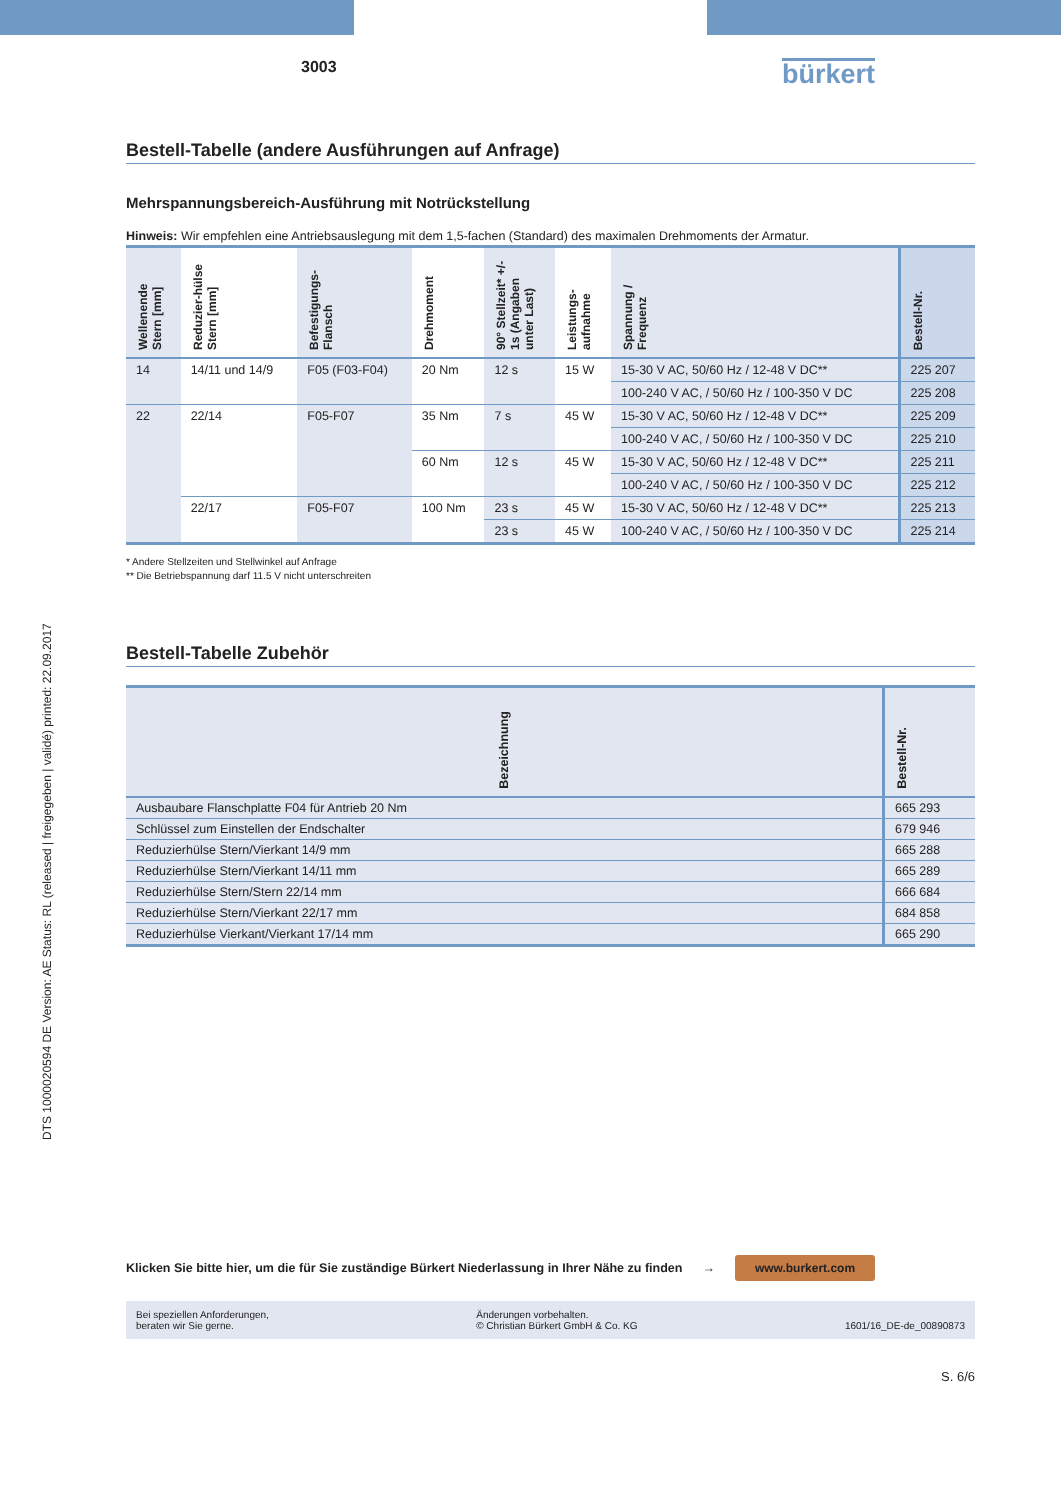DTS 1000020594 DE Version: AE Status: RL (released | freigegeben | validé) printed: 22.09.2017
3003 bürkert
Bestell-Tabelle (andere Ausführungen auf Anfrage)
Mehrspannungsbereich-Ausführung mit Notrückstellung
Hinweis: Wir empfehlen eine Antriebsauslegung mit dem 1,5-fachen (Standard) des maximalen Drehmoments der Armatur.
| Wellenende Stern [mm] | Reduzier-hülse Stern [mm] | Befestigungs-Flansch | Drehmoment | 90° Stellzeit* +/- 1s (Angaben unter Last) | Leistungs-aufnahme | Spannung / Frequenz | Bestell-Nr. |
| --- | --- | --- | --- | --- | --- | --- | --- |
| 14 | 14/11 und 14/9 | F05 (F03-F04) | 20 Nm | 12 s | 15 W | 15-30 V AC, 50/60 Hz / 12-48 V DC** | 225 207 |
| | | | | | | 100-240 V AC, / 50/60 Hz / 100-350 V DC | 225 208 |
| 22 | 22/14 | F05-F07 | 35 Nm | 7 s | 45 W | 15-30 V AC, 50/60 Hz / 12-48 V DC** | 225 209 |
| | | | | | | 100-240 V AC, / 50/60 Hz / 100-350 V DC | 225 210 |
| | | | 60 Nm | 12 s | 45 W | 15-30 V AC, 50/60 Hz / 12-48 V DC** | 225 211 |
| | | | | | | 100-240 V AC, / 50/60 Hz / 100-350 V DC | 225 212 |
| | 22/17 | F05-F07 | 100 Nm | 23 s | 45 W | 15-30 V AC, 50/60 Hz / 12-48 V DC** | 225 213 |
| | | | | 23 s | 45 W | 100-240 V AC, / 50/60 Hz / 100-350 V DC | 225 214 |
* Andere Stellzeiten und Stellwinkel auf Anfrage
** Die Betriebspannung darf 11.5 V nicht unterschreiten
Bestell-Tabelle Zubehör
| Bezeichnung | Bestell-Nr. |
| --- | --- |
| Ausbaubare Flanschplatte F04 für Antrieb 20 Nm | 665 293 |
| Schlüssel zum Einstellen der Endschalter | 679 946 |
| Reduzierhülse Stern/Vierkant 14/9 mm | 665 288 |
| Reduzierhülse Stern/Vierkant 14/11 mm | 665 289 |
| Reduzierhülse Stern/Stern 22/14 mm | 666 684 |
| Reduzierhülse Stern/Vierkant 22/17 mm | 684 858 |
| Reduzierhülse Vierkant/Vierkant 17/14 mm | 665 290 |
Klicken Sie bitte hier, um die für Sie zuständige Bürkert Niederlassung in Ihrer Nähe zu finden → www.burkert.com
Bei speziellen Anforderungen,
beraten wir Sie gerne. Änderungen vorbehalten.
© Christian Bürkert GmbH & Co. KG
1601/16_DE-de_00890873
S. 6/6